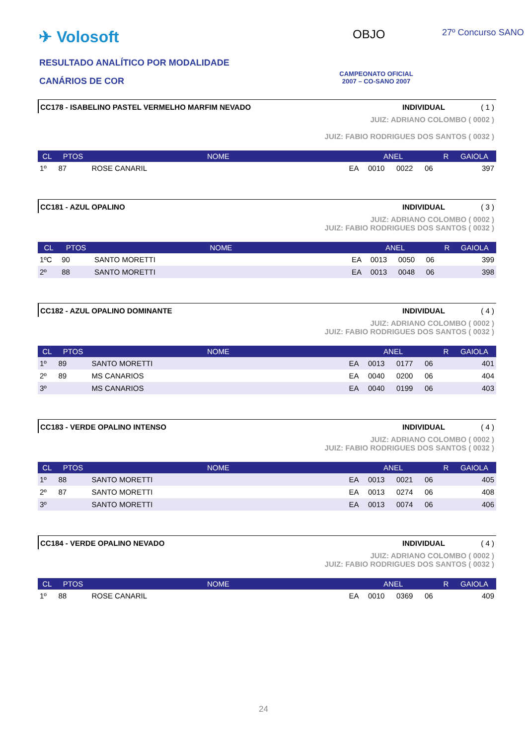✈ Volosoft
RESULTADO ANALÍTICO POR MODALIDADE
CANÁRIOS DE COR
OBJO 27º Concurso SANO
CAMPEONATO OFICIAL
2007 – CO-SANO 2007
CC178 - ISABELINO PASTEL VERMELHO MARFIM NEVADO INDIVIDUAL ( 1 )
JUIZ: ADRIANO COLOMBO ( 0002 )
JUIZ: FABIO RODRIGUES DOS SANTOS ( 0032 )
| CL | PTOS | NOME | ANEL | | | | R | GAIOLA |
| --- | --- | --- | --- | --- | --- | --- | --- | --- |
| 1º | 87 | ROSE CANARIL | EA | 0010 | 0022 | 06 | | 397 |
CC181 - AZUL OPALINO INDIVIDUAL ( 3 )
JUIZ: ADRIANO COLOMBO ( 0002 )
JUIZ: FABIO RODRIGUES DOS SANTOS ( 0032 )
| CL | PTOS | NOME | ANEL | | | | R | GAIOLA |
| --- | --- | --- | --- | --- | --- | --- | --- | --- |
| 1ºC | 90 | SANTO MORETTI | EA | 0013 | 0050 | 06 | | 399 |
| 2º | 88 | SANTO MORETTI | EA | 0013 | 0048 | 06 | | 398 |
CC182 - AZUL OPALINO DOMINANTE INDIVIDUAL ( 4 )
JUIZ: ADRIANO COLOMBO ( 0002 )
JUIZ: FABIO RODRIGUES DOS SANTOS ( 0032 )
| CL | PTOS | NOME | ANEL | | | | R | GAIOLA |
| --- | --- | --- | --- | --- | --- | --- | --- | --- |
| 1º | 89 | SANTO MORETTI | EA | 0013 | 0177 | 06 | | 401 |
| 2º | 89 | MS CANARIOS | EA | 0040 | 0200 | 06 | | 404 |
| 3º | | MS CANARIOS | EA | 0040 | 0199 | 06 | | 403 |
CC183 - VERDE OPALINO INTENSO INDIVIDUAL ( 4 )
JUIZ: ADRIANO COLOMBO ( 0002 )
JUIZ: FABIO RODRIGUES DOS SANTOS ( 0032 )
| CL | PTOS | NOME | ANEL | | | | R | GAIOLA |
| --- | --- | --- | --- | --- | --- | --- | --- | --- |
| 1º | 88 | SANTO MORETTI | EA | 0013 | 0021 | 06 | | 405 |
| 2º | 87 | SANTO MORETTI | EA | 0013 | 0274 | 06 | | 408 |
| 3º | | SANTO MORETTI | EA | 0013 | 0074 | 06 | | 406 |
CC184 - VERDE OPALINO NEVADO INDIVIDUAL ( 4 )
JUIZ: ADRIANO COLOMBO ( 0002 )
JUIZ: FABIO RODRIGUES DOS SANTOS ( 0032 )
| CL | PTOS | NOME | ANEL | | | | R | GAIOLA |
| --- | --- | --- | --- | --- | --- | --- | --- | --- |
| 1º | 88 | ROSE CANARIL | EA | 0010 | 0369 | 06 | | 409 |
24